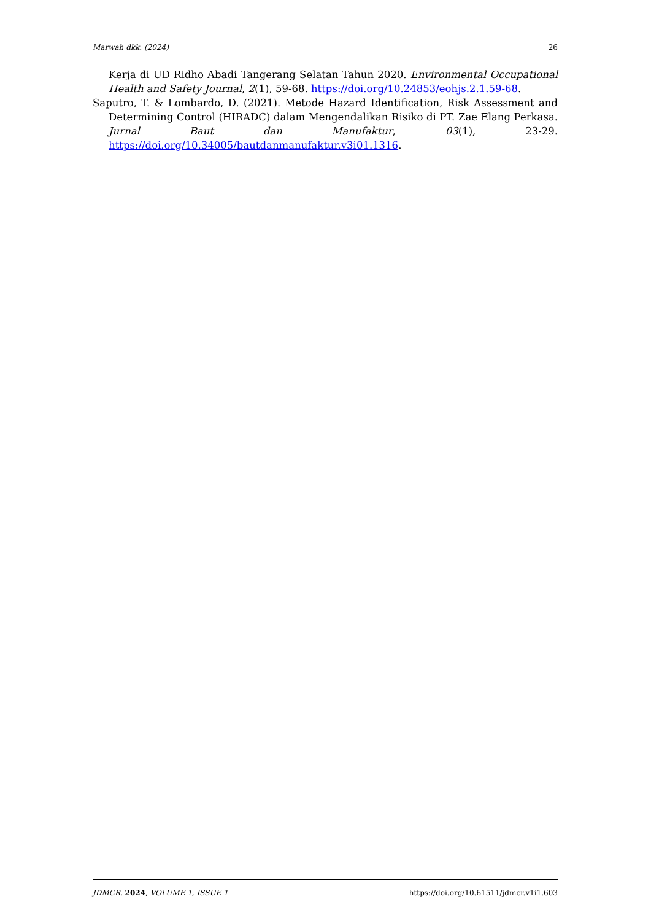Marwah dkk. (2024) 26
Kerja di UD Ridho Abadi Tangerang Selatan Tahun 2020. Environmental Occupational Health and Safety Journal, 2(1), 59-68. https://doi.org/10.24853/eohjs.2.1.59-68.
Saputro, T. & Lombardo, D. (2021). Metode Hazard Identification, Risk Assessment and Determining Control (HIRADC) dalam Mengendalikan Risiko di PT. Zae Elang Perkasa. Jurnal Baut dan Manufaktur, 03(1), 23-29. https://doi.org/10.34005/bautdanmanufaktur.v3i01.1316.
JDMCR. 2024, VOLUME 1, ISSUE 1 https://doi.org/10.61511/jdmcr.v1i1.603